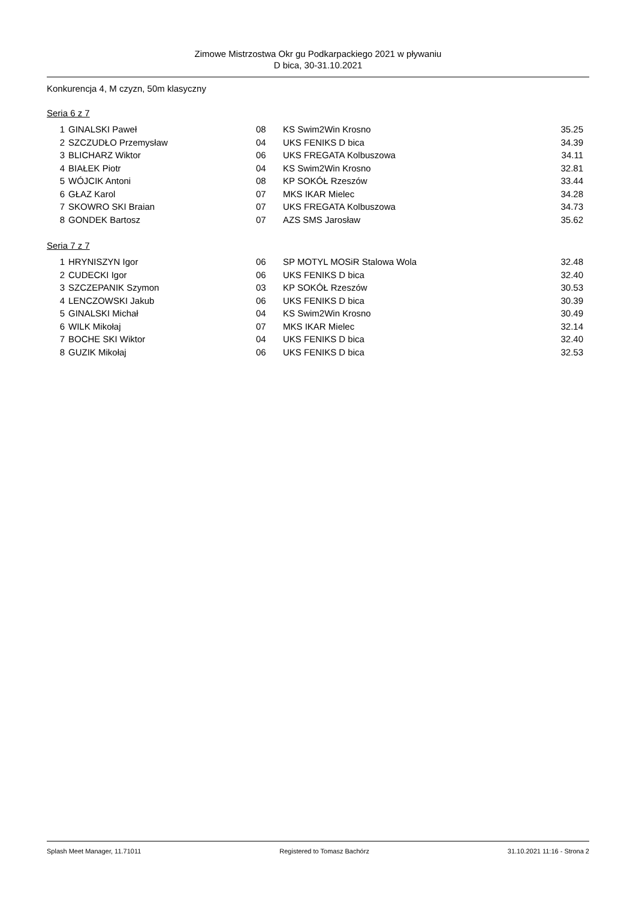Zimowe Mistrzostwa Okr gu Podkarpackiego 2021 w pływaniu
D bica, 30-31.10.2021
Konkurencja 4, M czyzn, 50m klasyczny
Seria 6 z 7
| 1 | GINALSKI Paweł | 08 | KS Swim2Win Krosno | 35.25 |
| 2 | SZCZUDŁO Przemysław | 04 | UKS FENIKS D bica | 34.39 |
| 3 | BLICHARZ Wiktor | 06 | UKS FREGATA Kolbuszowa | 34.11 |
| 4 | BIAŁEK Piotr | 04 | KS Swim2Win Krosno | 32.81 |
| 5 | WÓJCIK Antoni | 08 | KP SOKÓŁ Rzeszów | 33.44 |
| 6 | GŁAZ Karol | 07 | MKS IKAR Mielec | 34.28 |
| 7 | SKOWRO SKI Braian | 07 | UKS FREGATA Kolbuszowa | 34.73 |
| 8 | GONDEK Bartosz | 07 | AZS SMS Jarosław | 35.62 |
Seria 7 z 7
| 1 | HRYNISZYN Igor | 06 | SP MOTYL MOSiR Stalowa Wola | 32.48 |
| 2 | CUDECKI Igor | 06 | UKS FENIKS D bica | 32.40 |
| 3 | SZCZEPANIK Szymon | 03 | KP SOKÓŁ Rzeszów | 30.53 |
| 4 | LENCZOWSKI Jakub | 06 | UKS FENIKS D bica | 30.39 |
| 5 | GINALSKI Michał | 04 | KS Swim2Win Krosno | 30.49 |
| 6 | WILK Mikołaj | 07 | MKS IKAR Mielec | 32.14 |
| 7 | BOCHE SKI Wiktor | 04 | UKS FENIKS D bica | 32.40 |
| 8 | GUZIK Mikołaj | 06 | UKS FENIKS D bica | 32.53 |
Splash Meet Manager, 11.71011 Registered to Tomasz Bachórz 31.10.2021 11:16 - Strona 2